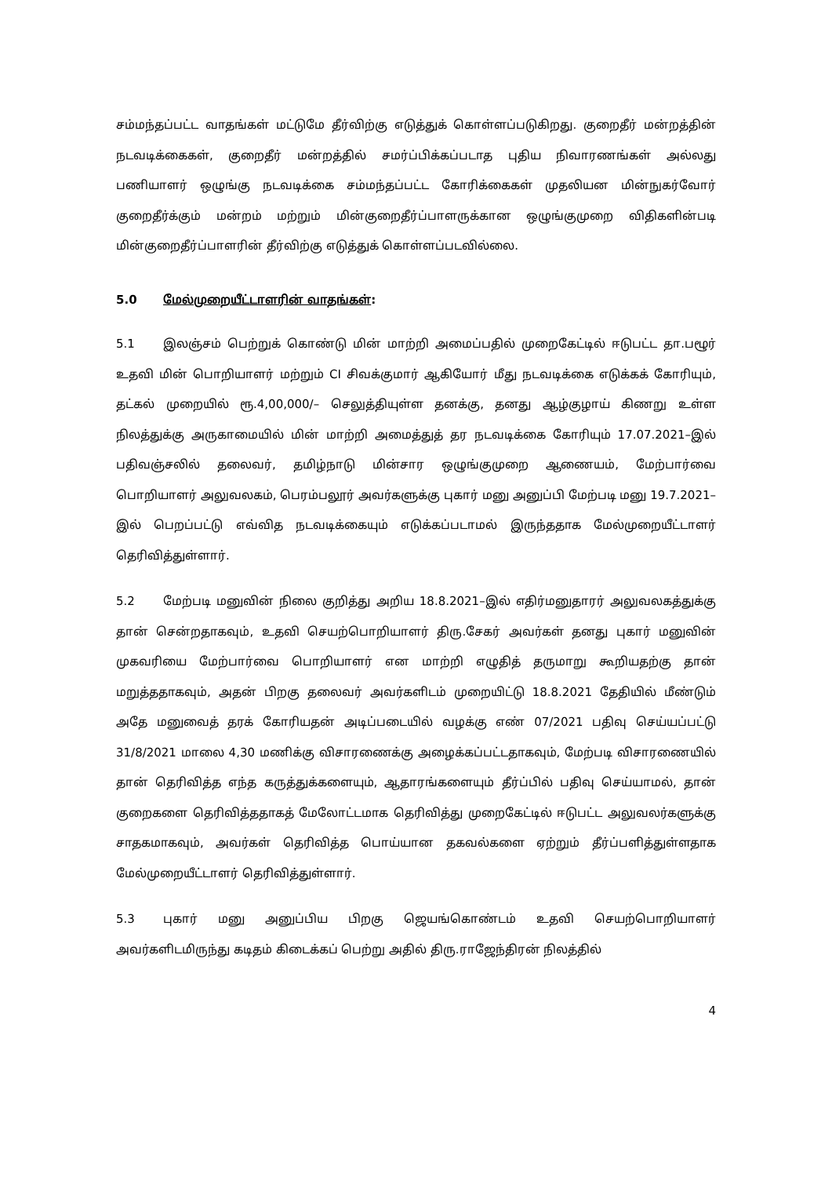சம்மந்தப்பட்ட வாதங்கள் மட்டுமே தீர்விற்கு எடுத்துக் கொள்ளப்படுகிறது. குறைதீர் மன்றத்தின் நடவடிக்கைகள், குறைதீர் மன்றத்தில் சமர்ப்பிக்கப்படாத புதிய நிவாரணங்கள் அல்லது பணியாளர் ஒழுங்கு நடவடிக்கை சம்மந்தப்பட்ட கோரிக்கைகள் முதலியன மின்நுகர்வோர் குறைதீர்க்கும் மன்றம் மற்றும் மின்குறைதீர்ப்பாளருக்கான ஒழுங்குமுறை விதிகளின்படி மின்குறைதீர்ப்பாளரின் தீர்விற்கு எடுத்துக் கொள்ளப்படவில்லை.
5.0 மேல்முறையீட்டாளரின் வாதங்கள்:
5.1 இலஞ்சம் பெற்றுக் கொண்டு மின் மாற்றி அமைப்பதில் முறைகேட்டில் ஈடுபட்ட தா.பழூர் உதவி மின் பொறியாளர் மற்றும் CI சிவக்குமார் ஆகியோர் மீது நடவடிக்கை எடுக்கக் கோரியும், தட்கல் முறையில் ரூ.4,00,000/– செலுத்தியுள்ள தனக்கு, தனது ஆழ்குழாய் கிணறு உள்ள நிலத்துக்கு அருகாமையில் மின் மாற்றி அமைத்துத் தர நடவடிக்கை கோரியும் 17.07.2021–இல் பதிவஞ்சலில் தலைவர், தமிழ்நாடு மின்சார ஒழுங்குமுறை ஆணையம், மேற்பார்வை பொறியாளர் அலுவலகம், பெரம்பலூர் அவர்களுக்கு புகார் மனு அனுப்பி மேற்படி மனு 19.7.2021–இல் பெறப்பட்டு எவ்வித நடவடிக்கையும் எடுக்கப்படாமல் இருந்ததாக மேல்முறையீட்டாளர் தெரிவித்துள்ளார்.
5.2 மேற்படி மனுவின் நிலை குறித்து அறிய 18.8.2021–இல் எதிர்மனுதாரர் அலுவலகத்துக்கு தான் சென்றதாகவும், உதவி செயற்பொறியாளர் திரு.சேகர் அவர்கள் தனது புகார் மனுவின் முகவரியை மேற்பார்வை பொறியாளர் என மாற்றி எழுதித் தருமாறு கூறியதற்கு தான் மறுத்ததாகவும், அதன் பிறகு தலைவர் அவர்களிடம் முறையிட்டு 18.8.2021 தேதியில் மீண்டும் அதே மனுவைத் தரக் கோரியதன் அடிப்படையில் வழக்கு எண் 07/2021 பதிவு செய்யப்பட்டு 31/8/2021 மாலை 4,30 மணிக்கு விசாரணைக்கு அழைக்கப்பட்டதாகவும், மேற்படி விசாரணையில் தான் தெரிவித்த எந்த கருத்துக்களையும், ஆதாரங்களையும் தீர்ப்பில் பதிவு செய்யாமல், தான் குறைகளை தெரிவித்ததாகத் மேலோட்டமாக தெரிவித்து முறைகேட்டில் ஈடுபட்ட அலுவலர்களுக்கு சாதகமாகவும், அவர்கள் தெரிவித்த பொய்யான தகவல்களை ஏற்றும் தீர்ப்பளித்துள்ளதாக மேல்முறையீட்டாளர் தெரிவித்துள்ளார்.
5.3 புகார் மனு அனுப்பிய பிறகு ஜெயங்கொண்டம் உதவி செயற்பொறியாளர் அவர்களிடமிருந்து கடிதம் கிடைக்கப் பெற்று அதில் திரு.ராஜேந்திரன் நிலத்தில்
4